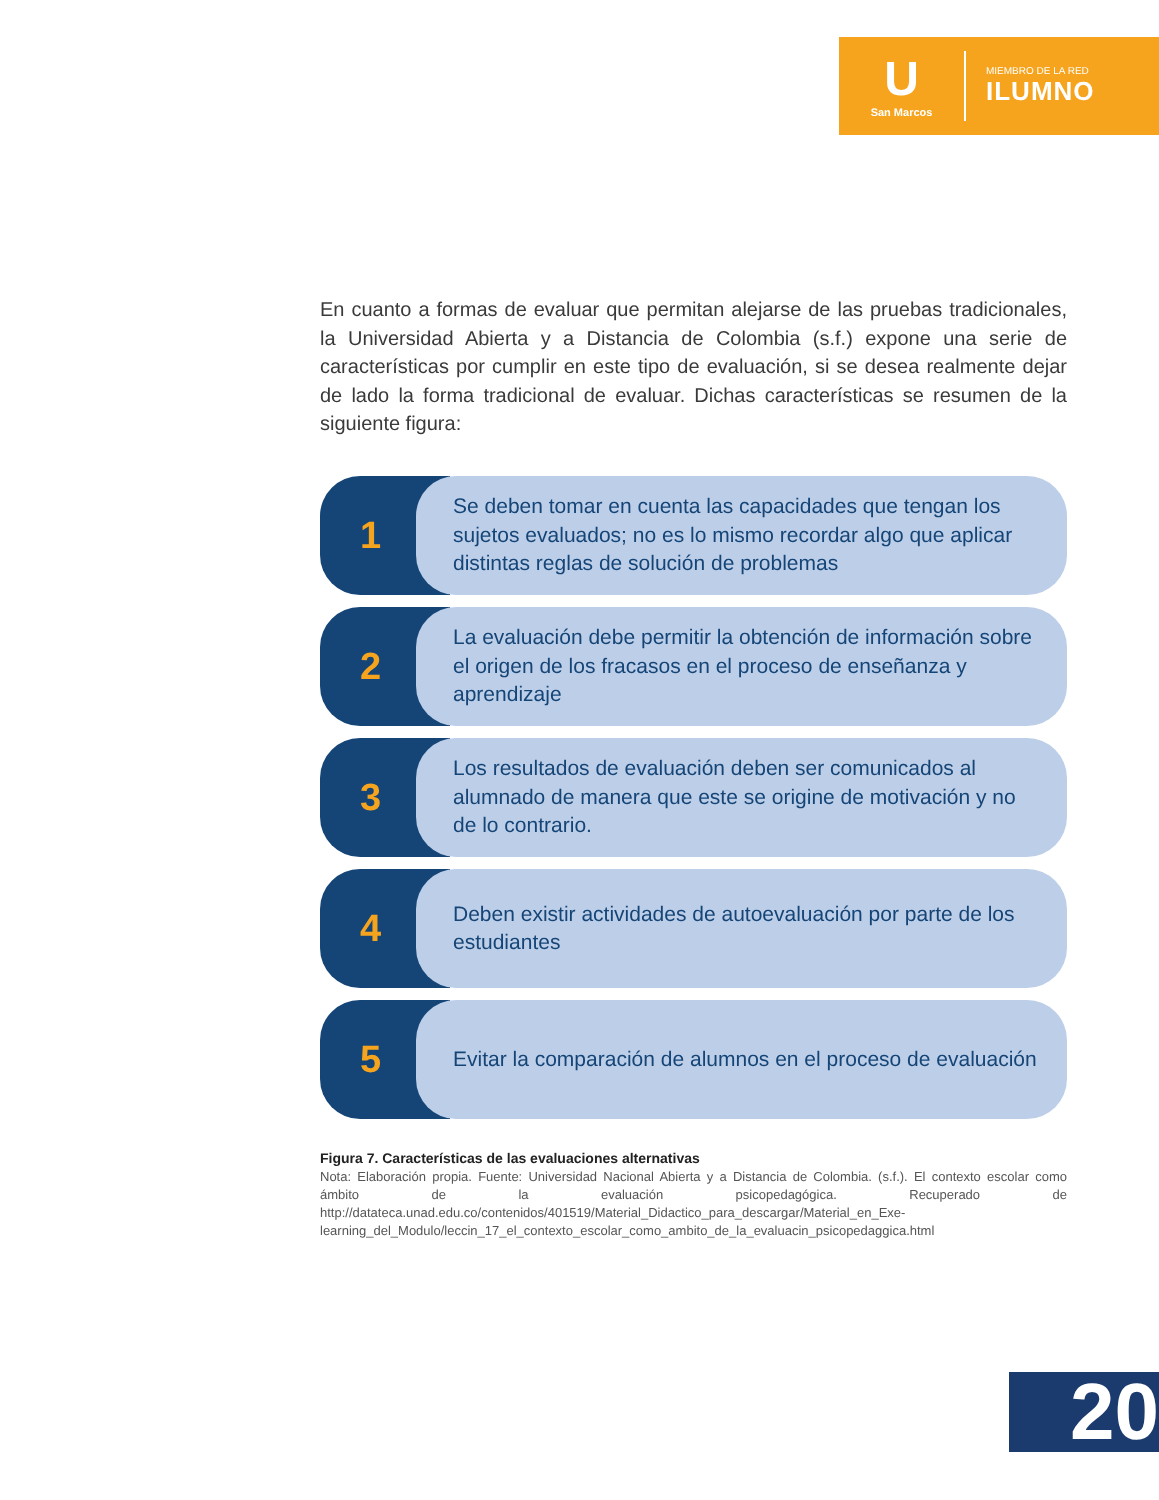U
San Marcos
MIEMBRO DE LA RED
ILUMNO
En cuanto a formas de evaluar que permitan alejarse de las pruebas tradicionales, la Universidad Abierta y a Distancia de Colombia (s.f.) expone una serie de características por cumplir en este tipo de evaluación, si se desea realmente dejar de lado la forma tradicional de evaluar. Dichas características se resumen de la siguiente figura:
1
Se deben tomar en cuenta las capacidades que tengan los sujetos evaluados; no es lo mismo recordar algo que aplicar distintas reglas de solución de problemas
2
La evaluación debe permitir la obtención de información sobre el origen de los fracasos en el proceso de enseñanza y aprendizaje
3
Los resultados de evaluación deben ser comunicados al alumnado de manera que este se origine de motivación y no de lo contrario.
4
Deben existir actividades de autoevaluación por parte de los estudiantes
5
Evitar la comparación de alumnos en el proceso de evaluación
Figura 7. Características de las evaluaciones alternativas
Nota: Elaboración propia. Fuente: Universidad Nacional Abierta y a Distancia de Colombia. (s.f.). El contexto escolar como ámbito de la evaluación psicopedagógica. Recuperado de http://datateca.unad.edu.co/contenidos/401519/Material_Didactico_para_descargar/Material_en_Exe-learning_del_Modulo/leccin_17_el_contexto_escolar_como_ambito_de_la_evaluacin_psicopedaggica.html
20